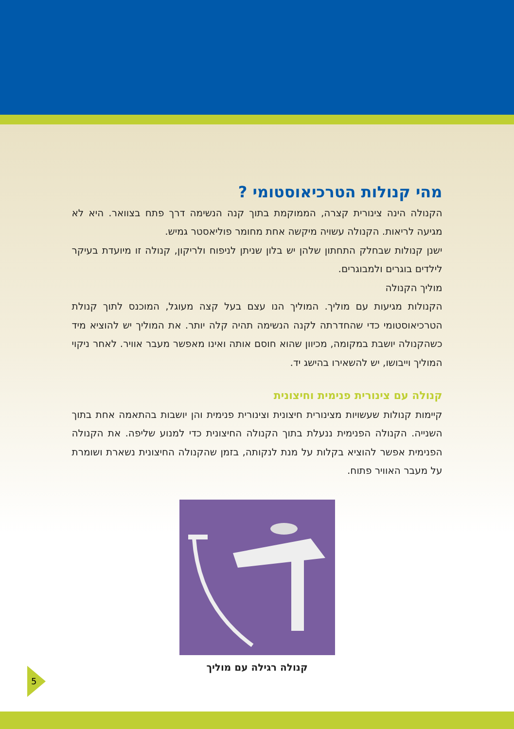מהי קנולות הטרכיאוסטומי ?
הקנולה הינה צינורית קצרה, הממוקמת בתוך קנה הנשימה דרך פתח בצוואר. היא לא מגיעה לריאות. הקנולה עשויה מיקשה אחת מחומר פוליאסטר גמיש.
ישנן קנולות שבחלק התחתון שלהן יש בלון שניתן לניפוח ולריקון, קנולה זו מיועדת בעיקר לילדים בוגרים ולמבוגרים.
מוליך הקנולה
הקנולות מגיעות עם מוליך. המוליך הנו עצם בעל קצה מעוגל, המוכנס לתוך קנולת הטרכיאוסטומי כדי שהחדרתה לקנה הנשימה תהיה קלה יותר. את המוליך יש להוציא מיד כשהקנולה יושבת במקומה, מכיוון שהוא חוסם אותה ואינו מאפשר מעבר אוויר. לאחר ניקוי המוליך וייבושו, יש להשאירו בהישג יד.
קנולה עם צינורית פנימית וחיצונית
קיימות קנולות שעשויות מצינורית חיצונית וצינורית פנימית והן יושבות בהתאמה אחת בתוך השנייה. הקנולה הפנימית ננעלת בתוך הקנולה החיצונית כדי למנוע שליפה. את הקנולה הפנימית אפשר להוציא בקלות על מנת לנקותה, בזמן שהקנולה החיצונית נשארת ושומרת על מעבר האוויר פתוח.
קנולה רגילה עם מוליך
5